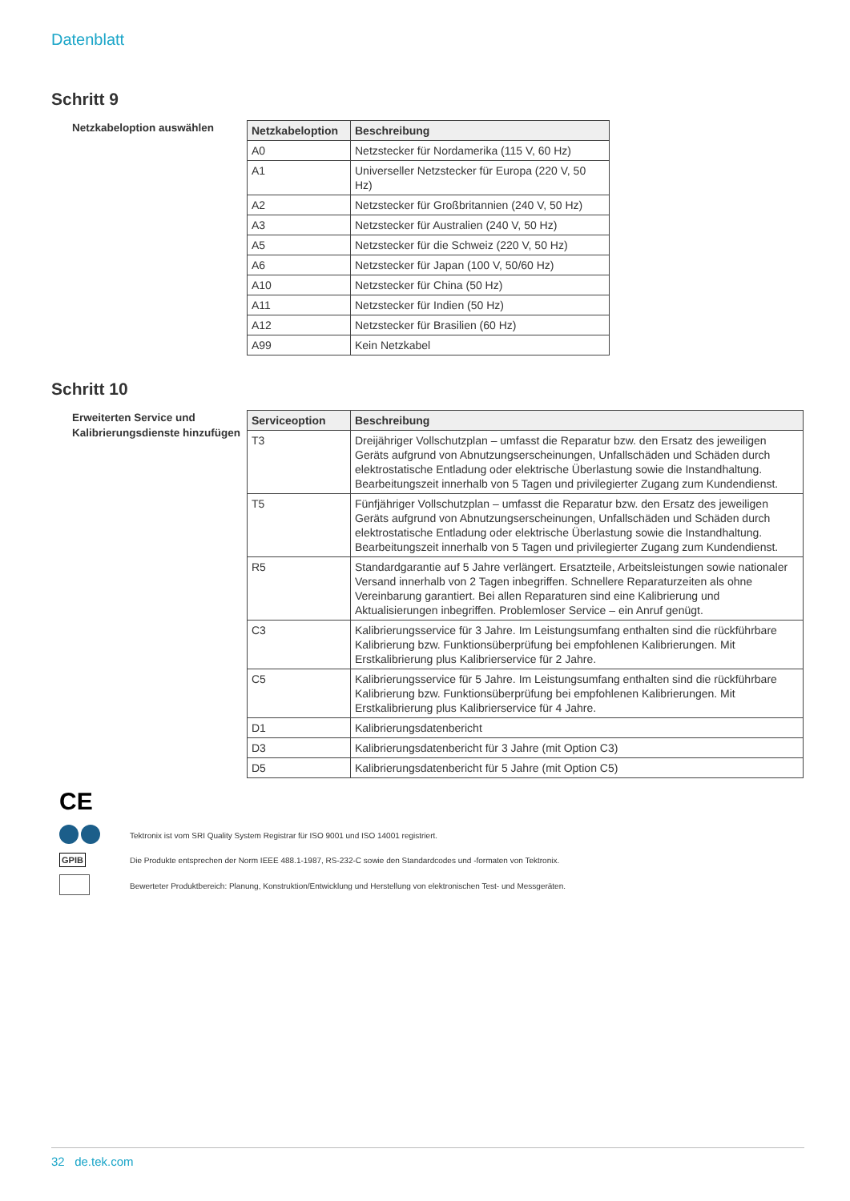Datenblatt
Schritt 9
Netzkabeloption auswählen
| Netzkabeloption | Beschreibung |
| --- | --- |
| A0 | Netzstecker für Nordamerika (115 V, 60 Hz) |
| A1 | Universeller Netzstecker für Europa (220 V, 50 Hz) |
| A2 | Netzstecker für Großbritannien (240 V, 50 Hz) |
| A3 | Netzstecker für Australien (240 V, 50 Hz) |
| A5 | Netzstecker für die Schweiz (220 V, 50 Hz) |
| A6 | Netzstecker für Japan (100 V, 50/60 Hz) |
| A10 | Netzstecker für China (50 Hz) |
| A11 | Netzstecker für Indien (50 Hz) |
| A12 | Netzstecker für Brasilien (60 Hz) |
| A99 | Kein Netzkabel |
Schritt 10
Erweiterten Service und Kalibrierungsdienste hinzufügen
| Serviceoption | Beschreibung |
| --- | --- |
| T3 | Dreijähriger Vollschutzplan – umfasst die Reparatur bzw. den Ersatz des jeweiligen Geräts aufgrund von Abnutzungserscheinungen, Unfallschäden und Schäden durch elektrostatische Entladung oder elektrische Überlastung sowie die Instandhaltung. Bearbeitungszeit innerhalb von 5 Tagen und privilegierter Zugang zum Kundendienst. |
| T5 | Fünfjähriger Vollschutzplan – umfasst die Reparatur bzw. den Ersatz des jeweiligen Geräts aufgrund von Abnutzungserscheinungen, Unfallschäden und Schäden durch elektrostatische Entladung oder elektrische Überlastung sowie die Instandhaltung. Bearbeitungszeit innerhalb von 5 Tagen und privilegierter Zugang zum Kundendienst. |
| R5 | Standardgarantie auf 5 Jahre verlängert. Ersatzteile, Arbeitsleistungen sowie nationaler Versand innerhalb von 2 Tagen inbegriffen. Schnellere Reparaturzeiten als ohne Vereinbarung garantiert. Bei allen Reparaturen sind eine Kalibrierung und Aktualisierungen inbegriffen. Problemloser Service – ein Anruf genügt. |
| C3 | Kalibrierungsservice für 3 Jahre. Im Leistungsumfang enthalten sind die rückführbare Kalibrierung bzw. Funktionsüberprüfung bei empfohlenen Kalibrierungen. Mit Erstkalibrierung plus Kalibrierservice für 2 Jahre. |
| C5 | Kalibrierungsservice für 5 Jahre. Im Leistungsumfang enthalten sind die rückführbare Kalibrierung bzw. Funktionsüberprüfung bei empfohlenen Kalibrierungen. Mit Erstkalibrierung plus Kalibrierservice für 4 Jahre. |
| D1 | Kalibrierungsdatenbericht |
| D3 | Kalibrierungsdatenbericht für 3 Jahre (mit Option C3) |
| D5 | Kalibrierungsdatenbericht für 5 Jahre (mit Option C5) |
CE
Tektronix ist vom SRI Quality System Registrar für ISO 9001 und ISO 14001 registriert.
GPIB
Die Produkte entsprechen der Norm IEEE 488.1-1987, RS-232-C sowie den Standardcodes und -formaten von Tektronix.
Bewerteter Produktbereich: Planung, Konstruktion/Entwicklung und Herstellung von elektronischen Test- und Messgeräten.
32 de.tek.com